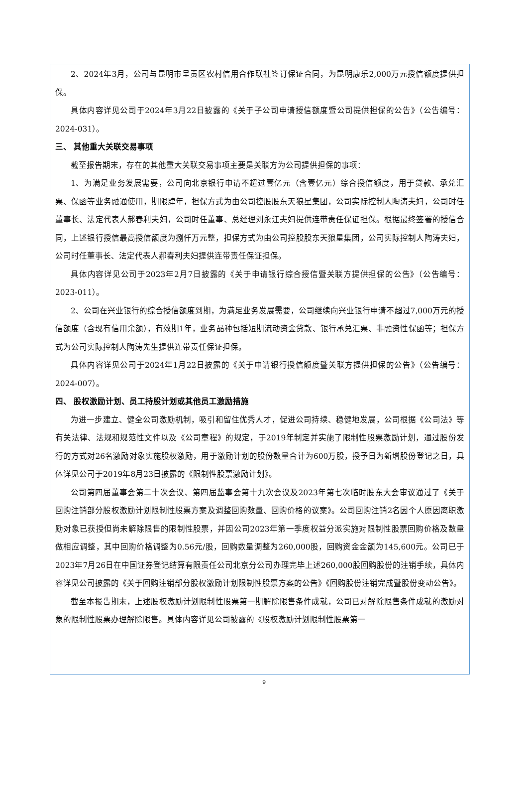2、2024年3月，公司与昆明市呈贡区农村信用合作联社签订保证合同，为昆明康乐2,000万元授信额度提供担保。
具体内容详见公司于2024年3月22日披露的《关于子公司申请授信额度暨公司提供担保的公告》（公告编号：2024-031）。
三、 其他重大关联交易事项
截至报告期末，存在的其他重大关联交易事项主要是关联方为公司提供担保的事项：
1、为满足业务发展需要，公司向北京银行申请不超过壹亿元（含壹亿元）综合授信额度，用于贷款、承兑汇票、保函等业务融通使用，期限肆年，担保方式为由公司控股股东天狼星集团，公司实际控制人陶涛夫妇，公司时任董事长、法定代表人郝春利夫妇，公司时任董事、总经理刘永江夫妇提供连带责任保证担保。根据最终签署的授信合同，上述银行授信最高授信额度为捌仟万元整，担保方式为由公司控股股东天狼星集团，公司实际控制人陶涛夫妇，公司时任董事长、法定代表人郝春利夫妇提供连带责任保证担保。
具体内容详见公司于2023年2月7日披露的《关于申请银行综合授信暨关联方提供担保的公告》（公告编号：2023-011）。
2、公司在兴业银行的综合授信额度到期，为满足业务发展需要，公司继续向兴业银行申请不超过7,000万元的授信额度（含现有信用余额），有效期1年，业务品种包括短期流动资金贷款、银行承兑汇票、非融资性保函等；担保方式为公司实际控制人陶涛先生提供连带责任保证担保。
具体内容详见公司于2024年1月22日披露的《关于申请银行授信额度暨关联方提供担保的公告》（公告编号：2024-007）。
四、 股权激励计划、员工持股计划或其他员工激励措施
为进一步建立、健全公司激励机制，吸引和留住优秀人才，促进公司持续、稳健地发展，公司根据《公司法》等有关法律、法规和规范性文件以及《公司章程》的规定，于2019年制定并实施了限制性股票激励计划，通过股份发行的方式对26名激励对象实施股权激励，用于激励计划的股份数量合计为600万股，授予日为新增股份登记之日，具体详见公司于2019年8月23日披露的《限制性股票激励计划》。
公司第四届董事会第二十次会议、第四届监事会第十九次会议及2023年第七次临时股东大会审议通过了《关于回购注销部分股权激励计划限制性股票方案及调整回购数量、回购价格的议案》。公司回购注销2名因个人原因离职激励对象已获授但尚未解除限售的限制性股票，并因公司2023年第一季度权益分派实施对限制性股票回购价格及数量做相应调整，其中回购价格调整为0.56元/股，回购数量调整为260,000股，回购资金金额为145,600元。公司已于2023年7月26日在中国证券登记结算有限责任公司北京分公司办理完毕上述260,000股回购股份的注销手续，具体内容详见公司披露的《关于回购注销部分股权激励计划限制性股票方案的公告》《回购股份注销完成暨股份变动公告》。
截至本报告期末，上述股权激励计划限制性股票第一期解除限售条件成就，公司已对解除限售条件成就的激励对象的限制性股票办理解除限售。具体内容详见公司披露的《股权激励计划限制性股票第一
9